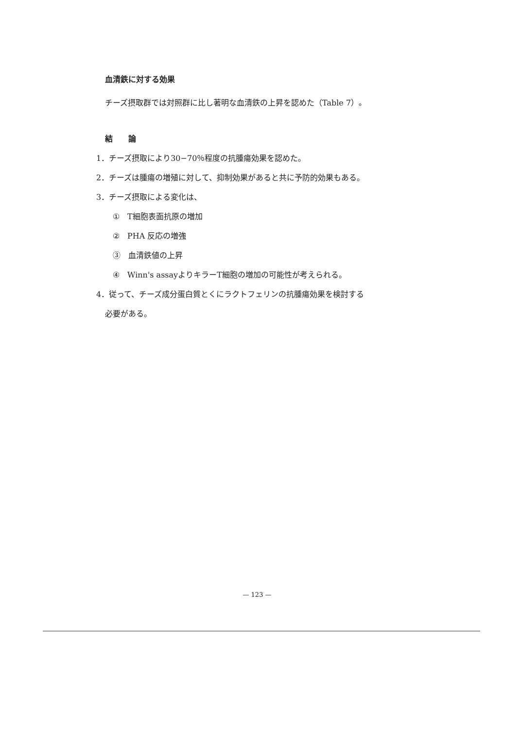血清鉄に対する効果
チーズ摂取群では対照群に比し著明な血清鉄の上昇を認めた（Table 7）。
結　　論
1．チーズ摂取により30−70％程度の抗腫瘍効果を認めた。
2．チーズは腫瘍の増殖に対して、抑制効果があると共に予防的効果もある。
3．チーズ摂取による変化は、
①　T細胞表面抗原の増加
②　PHA 反応の増強
③　血清鉄値の上昇
④　Winn's assayよりキラーT細胞の増加の可能性が考えられる。
4．従って、チーズ成分蛋白質とくにラクトフェリンの抗腫瘍効果を検討する
必要がある。
— 123 —